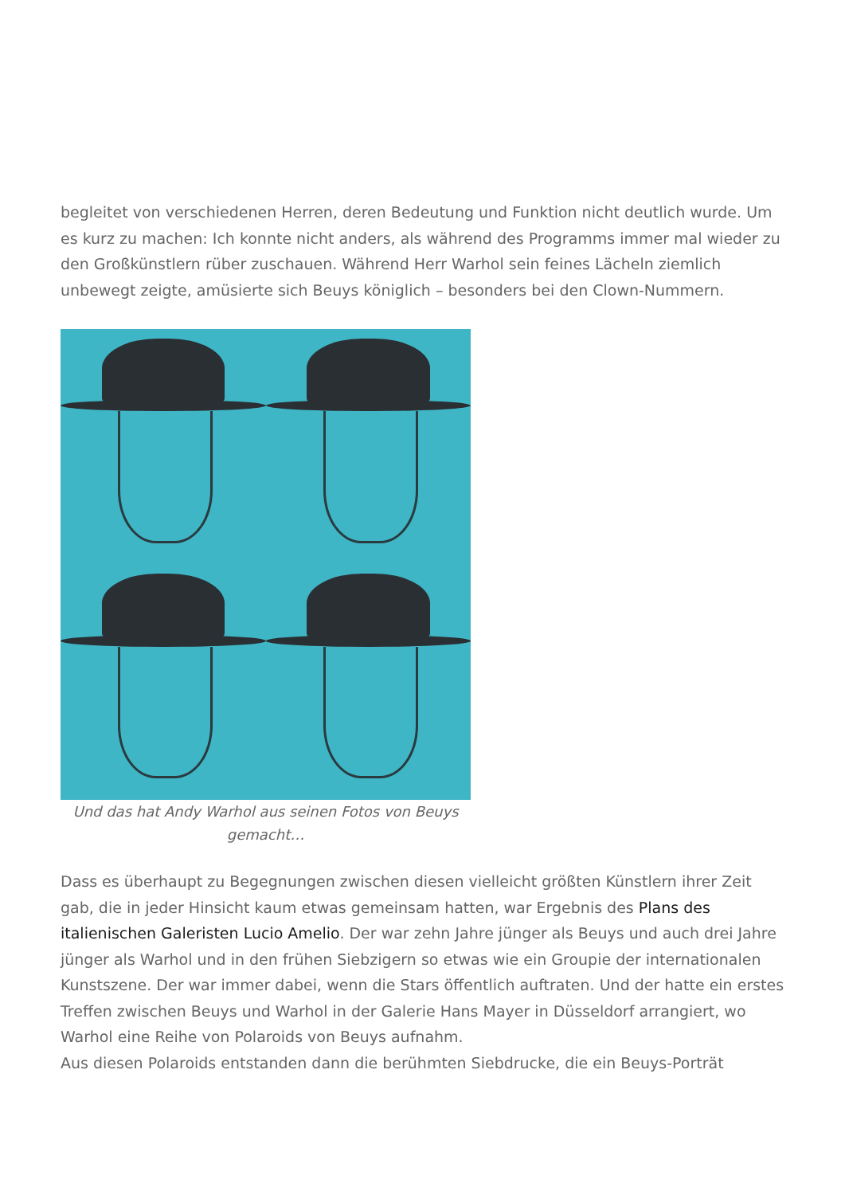begleitet von verschiedenen Herren, deren Bedeutung und Funktion nicht deutlich wurde. Um es kurz zu machen: Ich konnte nicht anders, als während des Programms immer mal wieder zu den Großkünstlern rüber zuschauen. Während Herr Warhol sein feines Lächeln ziemlich unbewegt zeigte, amüsierte sich Beuys königlich – besonders bei den Clown-Nummern.
Und das hat Andy Warhol aus seinen Fotos von Beuys gemacht…
Dass es überhaupt zu Begegnungen zwischen diesen vielleicht größten Künstlern ihrer Zeit gab, die in jeder Hinsicht kaum etwas gemeinsam hatten, war Ergebnis des Plans des italienischen Galeristen Lucio Amelio. Der war zehn Jahre jünger als Beuys und auch drei Jahre jünger als Warhol und in den frühen Siebzigern so etwas wie ein Groupie der internationalen Kunstszene. Der war immer dabei, wenn die Stars öffentlich auftraten. Und der hatte ein erstes Treffen zwischen Beuys und Warhol in der Galerie Hans Mayer in Düsseldorf arrangiert, wo Warhol eine Reihe von Polaroids von Beuys aufnahm.
Aus diesen Polaroids entstanden dann die berühmten Siebdrucke, die ein Beuys-Porträt